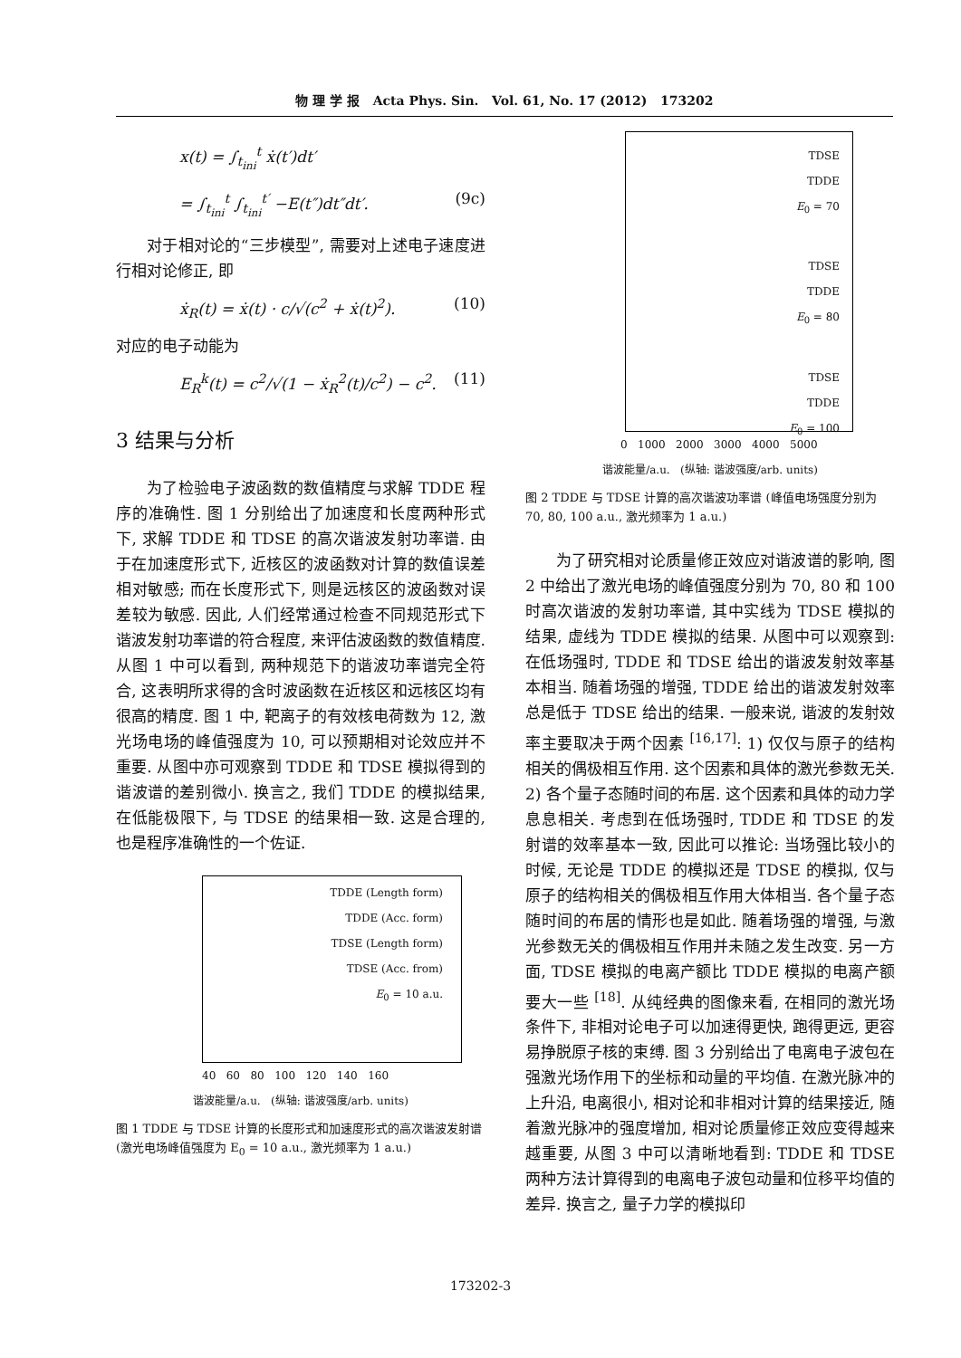物 理 学 报 Acta Phys. Sin. Vol. 61, No. 17 (2012) 173202
x(t) = ∫<sub>t<sub>ini</sub></sub><sup>t</sup> ẋ(t′)dt′
= ∫<sub>t<sub>ini</sub></sub><sup>t</sup> ∫<sub>t<sub>ini</sub></sub><sup>t′</sup> −E(t″)dt″dt′. (9c)
对于相对论的“三步模型”, 需要对上述电子速度进行相对论修正, 即
ẋ<sub>R</sub>(t) = ẋ(t) · c/√(c<sup>2</sup> + ẋ(t)<sup>2</sup>). (10)
对应的电子动能为
E<sub>R</sub><sup>k</sup>(t) = c<sup>2</sup>/√(1 − ẋ<sub>R</sub><sup>2</sup>(t)/c<sup>2</sup>) − c<sup>2</sup>. (11)
3 结果与分析
为了检验电子波函数的数值精度与求解 TDDE 程序的准确性. 图 1 分别给出了加速度和长度两种形式下, 求解 TDDE 和 TDSE 的高次谐波发射功率谱. 由于在加速度形式下, 近核区的波函数对计算的数值误差相对敏感; 而在长度形式下, 则是远核区的波函数对误差较为敏感. 因此, 人们经常通过检查不同规范形式下谐波发射功率谱的符合程度, 来评估波函数的数值精度. 从图 1 中可以看到, 两种规范下的谐波功率谱完全符合, 这表明所求得的含时波函数在近核区和远核区均有很高的精度. 图 1 中, 靶离子的有效核电荷数为 12, 激光场电场的峰值强度为 10, 可以预期相对论效应并不重要. 从图中亦可观察到 TDDE 和 TDSE 模拟得到的谐波谱的差别微小. 换言之, 我们 TDDE 的模拟结果, 在低能极限下, 与 TDSE 的结果相一致. 这是合理的, 也是程序准确性的一个佐证.
TDDE (Length form)
TDDE (Acc. form)
TDSE (Length form)
TDSE (Acc. from)
E<sub>0</sub> = 10 a.u.
40 60 80 100 120 140 160
谐波能量/a.u. (纵轴: 谐波强度/arb. units)
图 1 TDDE 与 TDSE 计算的长度形式和加速度形式的高次谐波发射谱 (激光电场峰值强度为 E<sub>0</sub> = 10 a.u., 激光频率为 1 a.u.)
TDSE
TDDE
E<sub>0</sub> = 70
TDSE
TDDE
E<sub>0</sub> = 80
TDSE
TDDE
E<sub>0</sub> = 100
0 1000 2000 3000 4000 5000
谐波能量/a.u. (纵轴: 谐波强度/arb. units)
图 2 TDDE 与 TDSE 计算的高次谐波功率谱 (峰值电场强度分别为 70, 80, 100 a.u., 激光频率为 1 a.u.)
为了研究相对论质量修正效应对谐波谱的影响, 图 2 中给出了激光电场的峰值强度分别为 70, 80 和 100 时高次谐波的发射功率谱, 其中实线为 TDSE 模拟的结果, 虚线为 TDDE 模拟的结果. 从图中可以观察到: 在低场强时, TDDE 和 TDSE 给出的谐波发射效率基本相当. 随着场强的增强, TDDE 给出的谐波发射效率总是低于 TDSE 给出的结果. 一般来说, 谐波的发射效率主要取决于两个因素 <sup>[16,17]</sup>: 1) 仅仅与原子的结构相关的偶极相互作用. 这个因素和具体的激光参数无关. 2) 各个量子态随时间的布居. 这个因素和具体的动力学息息相关. 考虑到在低场强时, TDDE 和 TDSE 的发射谱的效率基本一致, 因此可以推论: 当场强比较小的时候, 无论是 TDDE 的模拟还是 TDSE 的模拟, 仅与原子的结构相关的偶极相互作用大体相当. 各个量子态随时间的布居的情形也是如此. 随着场强的增强, 与激光参数无关的偶极相互作用并未随之发生改变. 另一方面, TDSE 模拟的电离产额比 TDDE 模拟的电离产额要大一些 <sup>[18]</sup>. 从纯经典的图像来看, 在相同的激光场条件下, 非相对论电子可以加速得更快, 跑得更远, 更容易挣脱原子核的束缚. 图 3 分别给出了电离电子波包在强激光场作用下的坐标和动量的平均值. 在激光脉冲的上升沿, 电离很小, 相对论和非相对计算的结果接近, 随着激光脉冲的强度增加, 相对论质量修正效应变得越来越重要, 从图 3 中可以清晰地看到: TDDE 和 TDSE 两种方法计算得到的电离电子波包动量和位移平均值的差异. 换言之, 量子力学的模拟印
173202-3